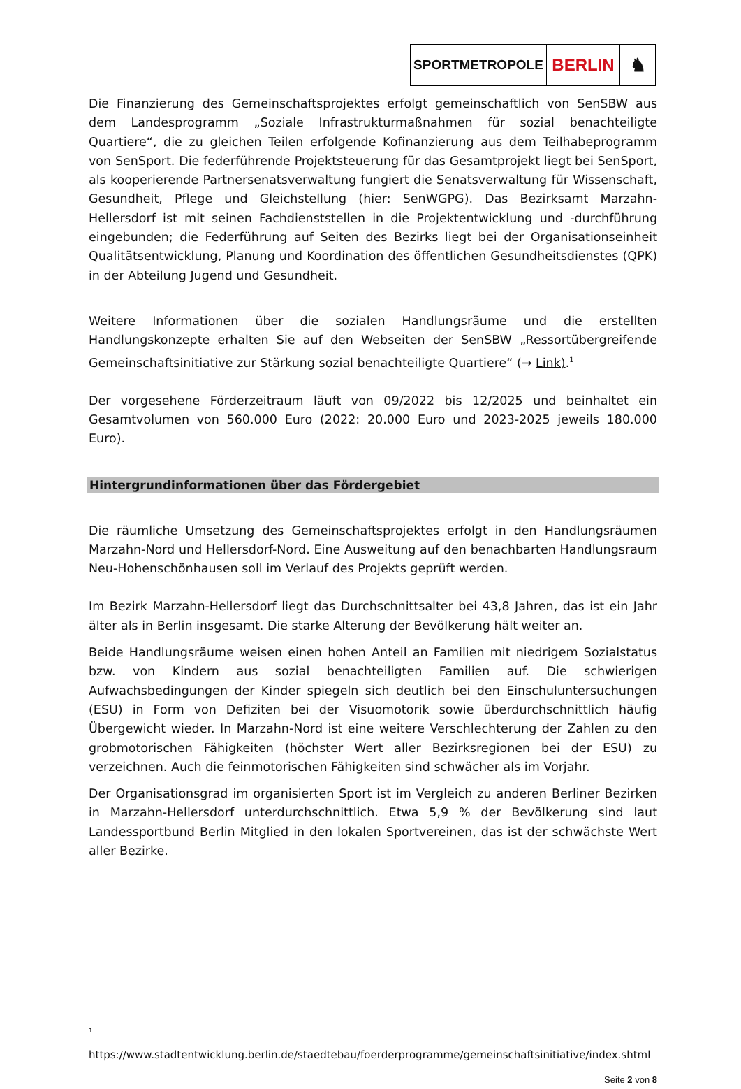SPORTMETROPOLE
BERLIN ♞
Die Finanzierung des Gemeinschaftsprojektes erfolgt gemeinschaftlich von SenSBW aus dem Landesprogramm „Soziale Infrastrukturmaßnahmen für sozial benachteiligte Quartiere“, die zu gleichen Teilen erfolgende Kofinanzierung aus dem Teilhabeprogramm von SenSport. Die federführende Projektsteuerung für das Gesamtprojekt liegt bei SenSport, als kooperierende Partnersenatsverwaltung fungiert die Senatsverwaltung für Wissenschaft, Gesundheit, Pflege und Gleichstellung (hier: SenWGPG). Das Bezirksamt Marzahn-Hellersdorf ist mit seinen Fachdienststellen in die Projektentwicklung und -durchführung eingebunden; die Federführung auf Seiten des Bezirks liegt bei der Organisationseinheit Qualitätsentwicklung, Planung und Koordination des öffentlichen Gesundheitsdienstes (QPK) in der Abteilung Jugend und Gesundheit.
Weitere Informationen über die sozialen Handlungsräume und die erstellten Handlungskonzepte erhalten Sie auf den Webseiten der SenSBW „Ressortübergreifende Gemeinschaftsinitiative zur Stärkung sozial benachteiligte Quartiere“ (→ Link).<sup>1</sup>
Der vorgesehene Förderzeitraum läuft von 09/2022 bis 12/2025 und beinhaltet ein Gesamtvolumen von 560.000 Euro (2022: 20.000 Euro und 2023-2025 jeweils 180.000 Euro).
Hintergrundinformationen über das Fördergebiet
Die räumliche Umsetzung des Gemeinschaftsprojektes erfolgt in den Handlungsräumen Marzahn-Nord und Hellersdorf-Nord. Eine Ausweitung auf den benachbarten Handlungsraum Neu-Hohenschönhausen soll im Verlauf des Projekts geprüft werden.
Im Bezirk Marzahn-Hellersdorf liegt das Durchschnittsalter bei 43,8 Jahren, das ist ein Jahr älter als in Berlin insgesamt. Die starke Alterung der Bevölkerung hält weiter an.
Beide Handlungsräume weisen einen hohen Anteil an Familien mit niedrigem Sozialstatus bzw. von Kindern aus sozial benachteiligten Familien auf. Die schwierigen Aufwachsbedingungen der Kinder spiegeln sich deutlich bei den Einschuluntersuchungen (ESU) in Form von Defiziten bei der Visuomotorik sowie überdurchschnittlich häufig Übergewicht wieder. In Marzahn-Nord ist eine weitere Verschlechterung der Zahlen zu den grobmotorischen Fähigkeiten (höchster Wert aller Bezirksregionen bei der ESU) zu verzeichnen. Auch die feinmotorischen Fähigkeiten sind schwächer als im Vorjahr.
Der Organisationsgrad im organisierten Sport ist im Vergleich zu anderen Berliner Bezirken in Marzahn-Hellersdorf unterdurchschnittlich. Etwa 5,9 % der Bevölkerung sind laut Landessportbund Berlin Mitglied in den lokalen Sportvereinen, das ist der schwächste Wert aller Bezirke.
<sup>1</sup>
https://www.stadtentwicklung.berlin.de/staedtebau/foerderprogramme/gemeinschaftsinitiative/index.shtml
Seite 2 von 8